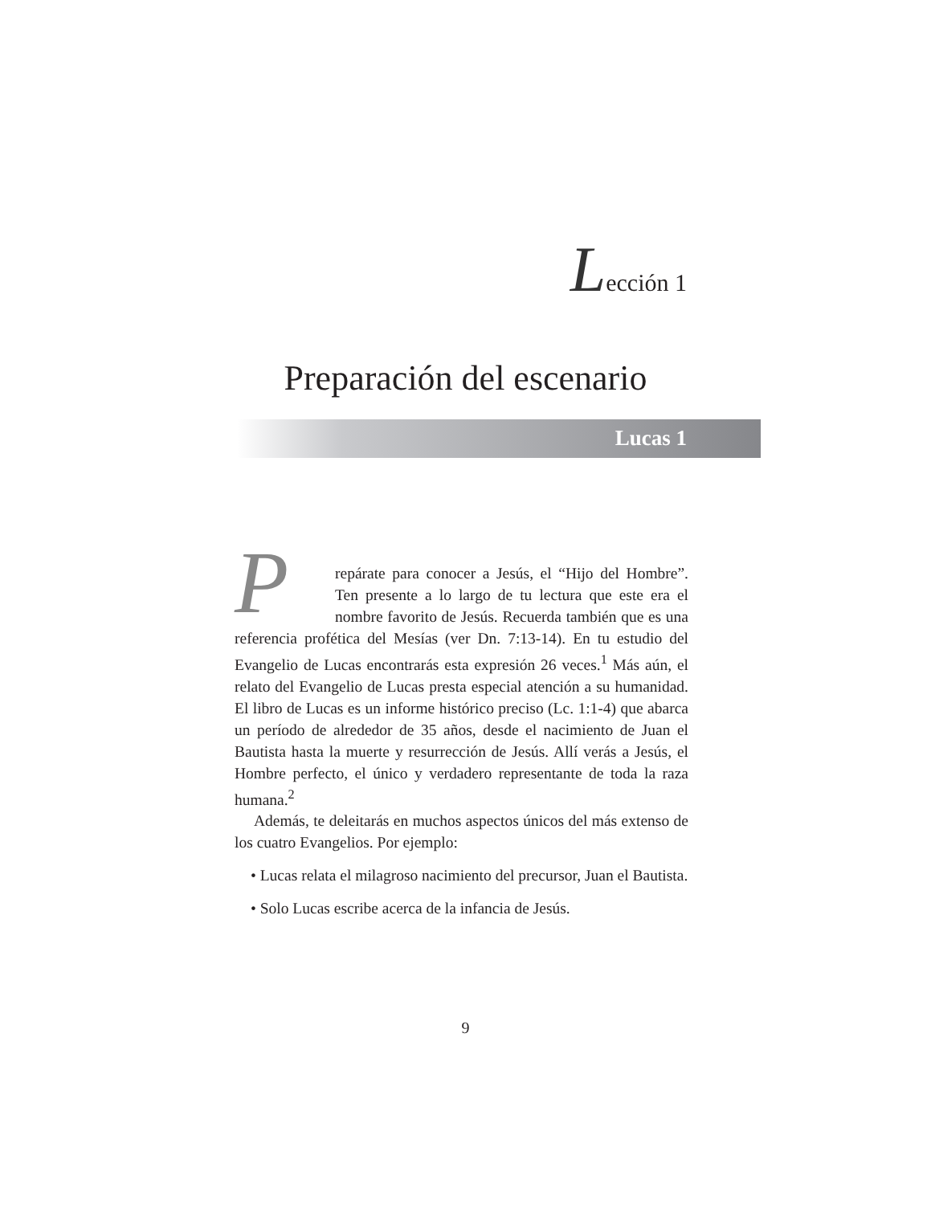Lección 1
Preparación del escenario
Lucas 1
Prepárate para conocer a Jesús, el “Hijo del Hombre”. Ten presente a lo largo de tu lectura que este era el nombre favorito de Jesús. Recuerda también que es una referencia profética del Mesías (ver Dn. 7:13-14). En tu estudio del Evangelio de Lucas encontrarás esta expresión 26 veces.<sup>1</sup> Más aún, el relato del Evangelio de Lucas presta especial atención a su humanidad. El libro de Lucas es un informe histórico preciso (Lc. 1:1-4) que abarca un período de alrededor de 35 años, desde el nacimiento de Juan el Bautista hasta la muerte y resurrección de Jesús. Allí verás a Jesús, el Hombre perfecto, el único y verdadero representante de toda la raza humana.<sup>2</sup>
Además, te deleitarás en muchos aspectos únicos del más extenso de los cuatro Evangelios. Por ejemplo:
• Lucas relata el milagroso nacimiento del precursor, Juan el Bautista.
• Solo Lucas escribe acerca de la infancia de Jesús.
9